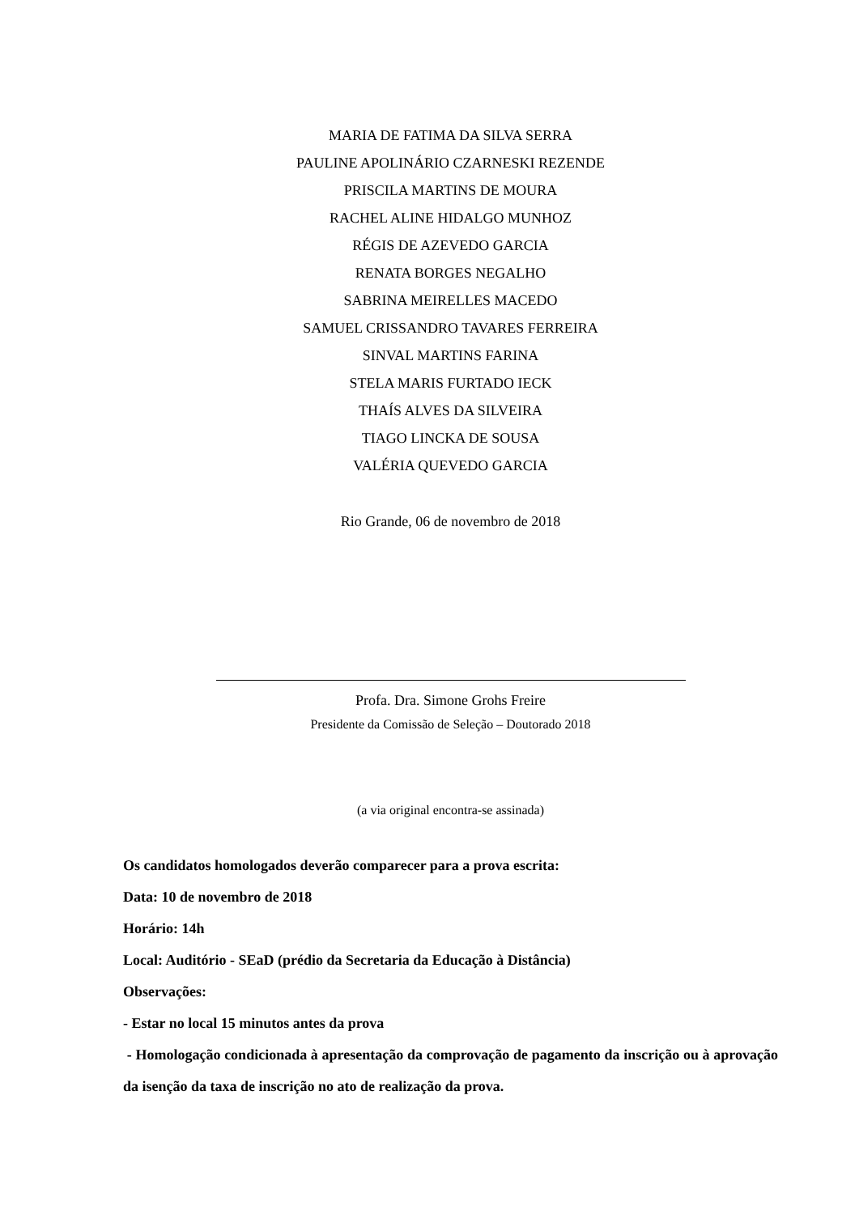MARIA DE FATIMA DA SILVA SERRA
PAULINE APOLINÁRIO CZARNESKI REZENDE
PRISCILA MARTINS DE MOURA
RACHEL ALINE HIDALGO MUNHOZ
RÉGIS DE AZEVEDO GARCIA
RENATA BORGES NEGALHO
SABRINA MEIRELLES MACEDO
SAMUEL CRISSANDRO TAVARES FERREIRA
SINVAL MARTINS FARINA
STELA MARIS FURTADO IECK
THAÍS ALVES DA SILVEIRA
TIAGO LINCKA DE SOUSA
VALÉRIA QUEVEDO GARCIA
Rio Grande, 06 de novembro de 2018
Profa. Dra. Simone Grohs Freire
Presidente da Comissão de Seleção – Doutorado 2018
(a via original encontra-se assinada)
Os candidatos homologados deverão comparecer para a prova escrita:
Data: 10 de novembro de 2018
Horário: 14h
Local: Auditório - SEaD (prédio da Secretaria da Educação à Distância)
Observações:
- Estar no local 15 minutos antes da prova
- Homologação condicionada à apresentação da comprovação de pagamento da inscrição ou à aprovação da isenção da taxa de inscrição no ato de realização da prova.